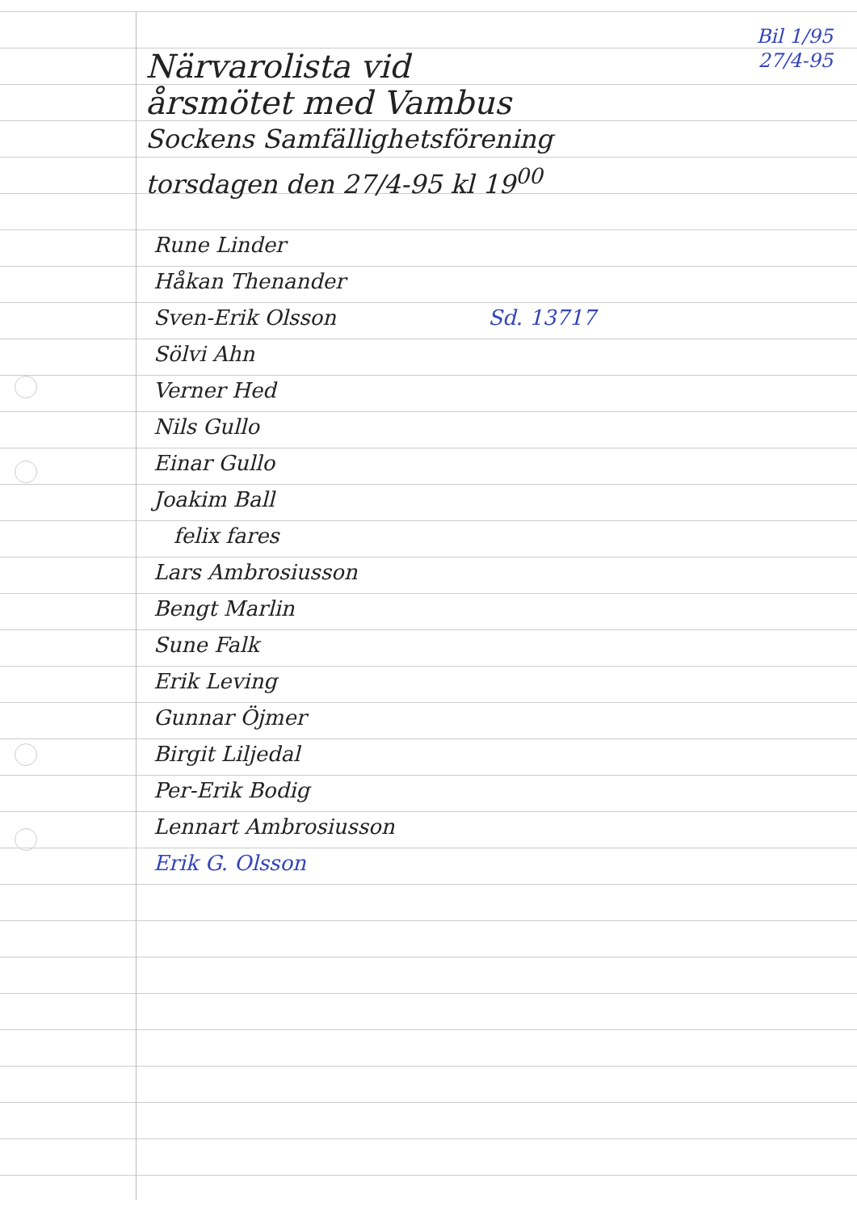Bil 1/95
27/4-95
Närvarolista vid
årsmötet med Vambus
Sockens Samfällighetsförening
torsdagen den 27/4-95 kl 19<sup>00</sup>
Rune Linder
Håkan Thenander
Sven-Erik Olsson Sd. 13717
Sölvi Ahn
Verner Hed
Nils Gullo
Einar Gullo
Joakim Ball
felix fares
Lars Ambrosiusson
Bengt Marlin
Sune Falk
Erik Leving
Gunnar Öjmer
Birgit Liljedal
Per-Erik Bodig
Lennart Ambrosiusson
Erik G. Olsson